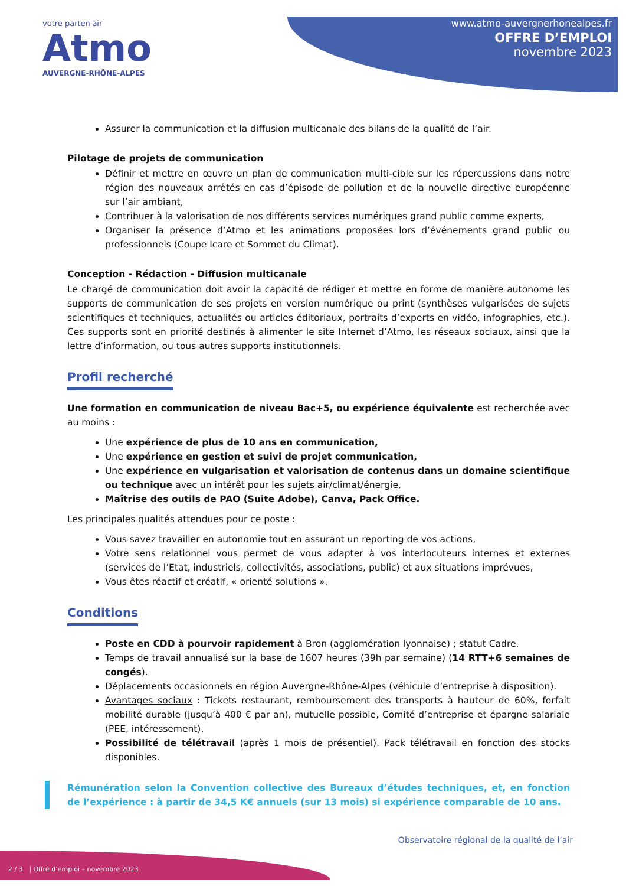votre parten'air
Atmo
AUVERGNE-RHÔNE-ALPES
www.atmo-auvergnerhonealpes.fr
OFFRE D’EMPLOI
novembre 2023
Assurer la communication et la diffusion multicanale des bilans de la qualité de l’air.
Pilotage de projets de communication
Définir et mettre en œuvre un plan de communication multi-cible sur les répercussions dans notre région des nouveaux arrêtés en cas d’épisode de pollution et de la nouvelle directive européenne sur l’air ambiant,
Contribuer à la valorisation de nos différents services numériques grand public comme experts,
Organiser la présence d’Atmo et les animations proposées lors d’événements grand public ou professionnels (Coupe Icare et Sommet du Climat).
Conception - Rédaction - Diffusion multicanale
Le chargé de communication doit avoir la capacité de rédiger et mettre en forme de manière autonome les supports de communication de ses projets en version numérique ou print (synthèses vulgarisées de sujets scientifiques et techniques, actualités ou articles éditoriaux, portraits d’experts en vidéo, infographies, etc.). Ces supports sont en priorité destinés à alimenter le site Internet d’Atmo, les réseaux sociaux, ainsi que la lettre d’information, ou tous autres supports institutionnels.
Profil recherché
Une formation en communication de niveau Bac+5, ou expérience équivalente est recherchée avec au moins :
Une expérience de plus de 10 ans en communication,
Une expérience en gestion et suivi de projet communication,
Une expérience en vulgarisation et valorisation de contenus dans un domaine scientifique ou technique avec un intérêt pour les sujets air/climat/énergie,
Maîtrise des outils de PAO (Suite Adobe), Canva, Pack Office.
Les principales qualités attendues pour ce poste :
Vous savez travailler en autonomie tout en assurant un reporting de vos actions,
Votre sens relationnel vous permet de vous adapter à vos interlocuteurs internes et externes (services de l’Etat, industriels, collectivités, associations, public) et aux situations imprévues,
Vous êtes réactif et créatif, « orienté solutions ».
Conditions
Poste en CDD à pourvoir rapidement à Bron (agglomération lyonnaise) ; statut Cadre.
Temps de travail annualisé sur la base de 1607 heures (39h par semaine) (14 RTT+6 semaines de congés).
Déplacements occasionnels en région Auvergne-Rhône-Alpes (véhicule d’entreprise à disposition).
Avantages sociaux : Tickets restaurant, remboursement des transports à hauteur de 60%, forfait mobilité durable (jusqu’à 400 € par an), mutuelle possible, Comité d’entreprise et épargne salariale (PEE, intéressement).
Possibilité de télétravail (après 1 mois de présentiel). Pack télétravail en fonction des stocks disponibles.
Rémunération selon la Convention collective des Bureaux d’études techniques, et, en fonction de l’expérience : à partir de 34,5 K€ annuels (sur 13 mois) si expérience comparable de 10 ans.
Observatoire régional de la qualité de l’air
2 / 3 | Offre d’emploi – novembre 2023